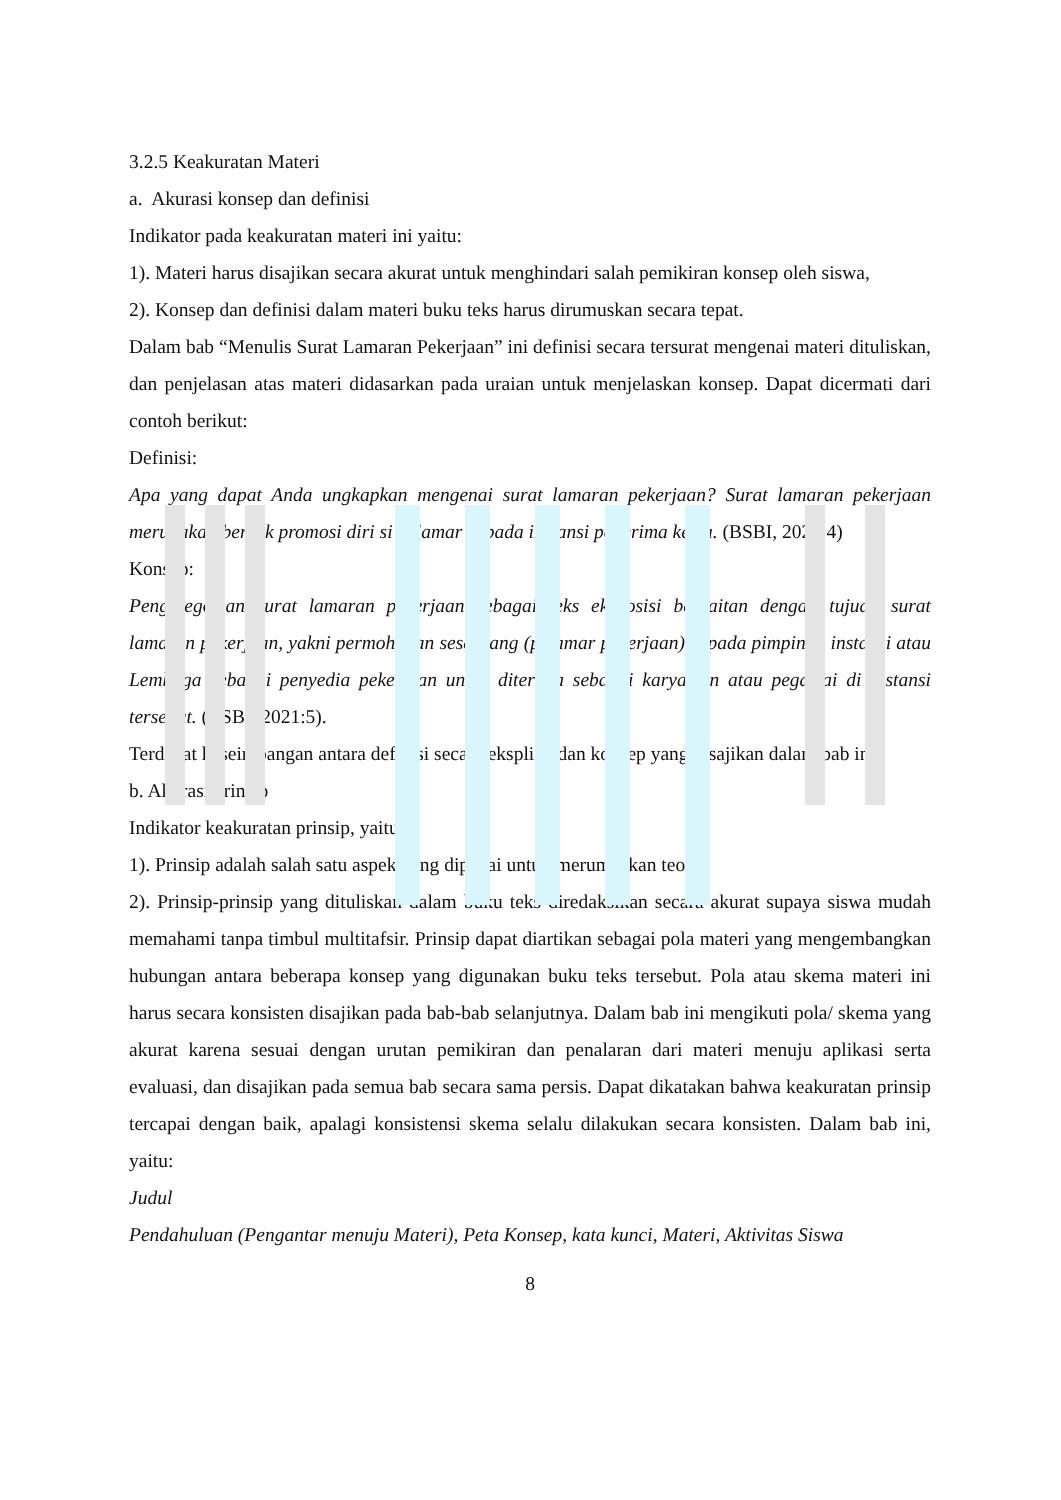3.2.5 Keakuratan Materi
a. Akurasi konsep dan definisi
Indikator pada keakuratan materi ini yaitu:
1). Materi harus disajikan secara akurat untuk menghindari salah pemikiran konsep oleh siswa,
2). Konsep dan definisi dalam materi buku teks harus dirumuskan secara tepat.
Dalam bab “Menulis Surat Lamaran Pekerjaan” ini definisi secara tersurat mengenai materi dituliskan, dan penjelasan atas materi didasarkan pada uraian untuk menjelaskan konsep. Dapat dicermati dari contoh berikut:
Definisi:
Apa yang dapat Anda ungkapkan mengenai surat lamaran pekerjaan? Surat lamaran pekerjaan merupakan bentuk promosi diri si pelamar kepada instansi penerima kerja. (BSBI, 2021:4)
Konsep:
Pengategorian surat lamaran pekerjaan sebagai teks eksposisi berkaitan dengan tujuan surat lamaran pekerjaan, yakni permohonan seseorang (pelamar pekerjaan) kepada pimpinan instansi atau Lembaga sebagai penyedia pekerjaan untuk diterima sebagai karyawan atau pegawai di instansi tersebut. (BSBI, 2021:5).
Terdapat keseimbangan antara definisi secara eksplisit dan konsep yang disajikan dalam bab ini.
b. Akurasi prinsip
Indikator keakuratan prinsip, yaitu:
1). Prinsip adalah salah satu aspek yang dipakai untuk merumuskan teori,
2). Prinsip-prinsip yang dituliskan dalam buku teks diredaksikan secara akurat supaya siswa mudah memahami tanpa timbul multitafsir. Prinsip dapat diartikan sebagai pola materi yang mengembangkan hubungan antara beberapa konsep yang digunakan buku teks tersebut. Pola atau skema materi ini harus secara konsisten disajikan pada bab-bab selanjutnya. Dalam bab ini mengikuti pola/ skema yang akurat karena sesuai dengan urutan pemikiran dan penalaran dari materi menuju aplikasi serta evaluasi, dan disajikan pada semua bab secara sama persis. Dapat dikatakan bahwa keakuratan prinsip tercapai dengan baik, apalagi konsistensi skema selalu dilakukan secara konsisten. Dalam bab ini, yaitu:
Judul
Pendahuluan (Pengantar menuju Materi), Peta Konsep, kata kunci, Materi, Aktivitas Siswa
8